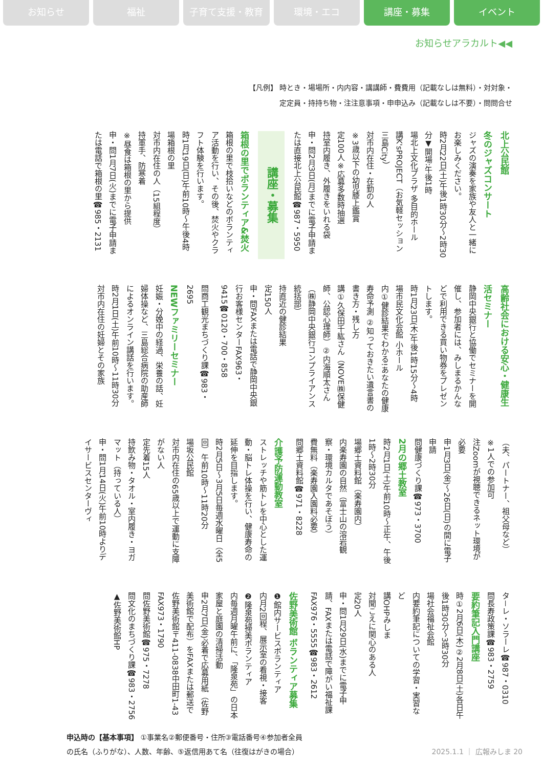お知らせ 福祉 子育て支援・教育 環境・エコ 講座・募集 イベント
お知らせアラカルト◀◀
【凡例】 時とき・場場所・内内容・講講師・費費用（記載なしは無料）・対対象・
定定員・持持ち物・注注意事項・申申込み（記載なしは不要）・問問合せ
北上公民館
冬のジャズコンサート
ジャズの演奏を家族や友人と一緒にお楽しみください。
時2月22日(土)午後1時30分～2時30分▼開場:午後1時
場北上文化プラザ 多目的ホール
講K'sPROJECT（お気軽セッション三島City）
対市内在住・在勤の人
※3歳以下の幼児膝上鑑賞
定100人※応募多数時抽選
持室内履き、外履きをいれる袋
申・問2月3日(月)までに電子申請または直接北上公民館☎987・5950
講座・募集
箱根の里でボランティア&焚火
箱根の里で枝拾いなどのボランティア活動を行い、その後、焚火やクラフト体験を行います。
時1月19日(日)午前10時～午後4時
場箱根の里
対市内在住の人（15組程度）
持軍手、防寒着
※昼食は箱根の里から提供
申・問1月7日(火)までに電子申請または電話で箱根の里☎985・2131
高齢社会における安心・健康生活セミナー
静岡中央銀行と協働でセミナーを開催し、参加者には、みしまるかんなどで利用できる買い物券をプレゼントします。
時1月23日(木)午後1時15分～4時
場市民文化会館 小ホール
内①健診結果でわかる!あなたの健康寿命予測 ②知っておきたい遺言書の書き方・残し方
講①久保田千紘さん（NOVE㈱保健師、公認心理師）②内海順太さん（㈱静岡中央銀行コンプライアンス統括部）
持直近の健診結果
定150人
申・問FAXまたは電話で静岡中央銀行お客様センターFAX963・9415☎0120・700・858
問商工観光まちづくり課☎983・2695
NEWファミリーセミナー
妊娠・分娩中の経過、栄養の話、妊婦体操など、三島総合病院の助産師によるオンライン講話を行います。
時2月1日(土)午前10時～11時30分
対市内在住の妊婦とその家族
（夫、パートナー、祖父母など）
※1人での参加可
注Zoomが視聴できるネット環境が必要
申1月3日(金)～26日(日)の間に電子申請
問健康づくり課☎973・3700
2月の郷土教室
時2月1日(土)午前10時～正午、午後1時～2時30分
場郷土資料館（楽寿園内）
内楽寿園の自然（富士山の溶岩観察・環境カルタであそぼう）
費無料（楽寿園入園料必要）
問郷土資料館☎971・8228
介護予防運動教室
ストレッチや筋トレを中心とした運動・脳トレ体操を行い、健康寿命の延伸を目指します。
時2月5日～3月5日毎週水曜日（全5回）午前10時～11時20分
場坂公民館
対市内在住の65歳以上で運動に支障がない人
定先着15人
持飲み物・タオル・室内履き・ヨガマット（持っている人）
申・問1月14日(火)午前10時よりデイサービスセンターヴィ
タ－レ・ソラーレ☎987・0310
問長寿政策課☎983・2759
要約筆記入門講座
時①2月6日(木)②2月8日(土)各日午後1時30分～3時30分
場社会福祉会館
内要約筆記についての学習・実習など
講OHPみしま
対聞こえに関心のある人
定20人
申・問1月29日(水)までに電子申請、FAXまたは電話で障がい福祉課FAX976・5555☎983・2612
佐野美術館 ボランティア募集
❶館内サービスボランティア
内月2回程、展示室の看視・接客
❷隆泉苑掃美ボランティア
内毎週月曜午前に、「隆泉苑」の日本家屋と庭園の清掃活動
申2月7日(金)必着で応募用紙（佐野美術館で配布）をFAXまたは郵送で佐野美術館〒411-0838中田町1-43 FAX973・1790
問佐野美術館☎975・7278
問文化のまちづくり課☎983・2756
▲佐野美術館HP
申込時の【基本事項】 ①事業名②郵便番号・住所③電話番号④参加者全員
の氏名（ふりがな）、人数、年齢、⑤返信用あて名（往復はがきの場合） 2025.1.1 ｜ 広報みしま 20